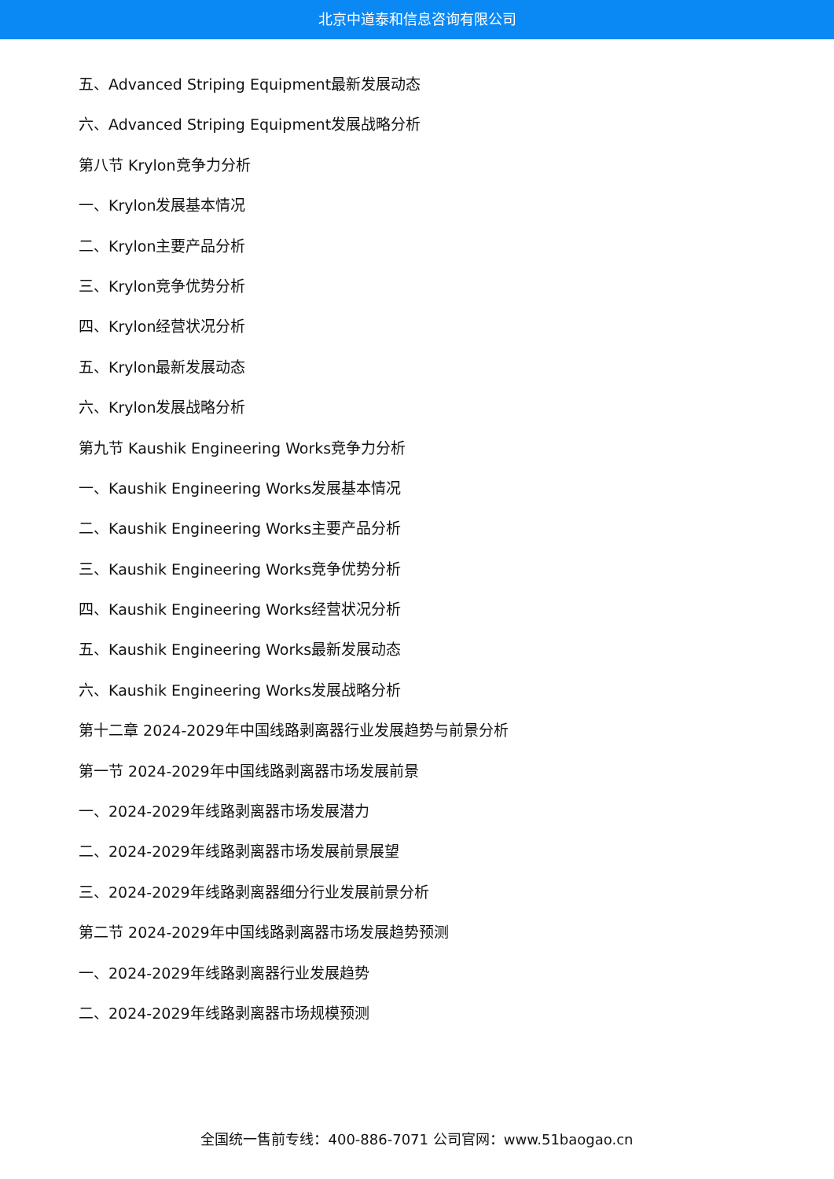北京中道泰和信息咨询有限公司
五、Advanced Striping Equipment最新发展动态
六、Advanced Striping Equipment发展战略分析
第八节 Krylon竞争力分析
一、Krylon发展基本情况
二、Krylon主要产品分析
三、Krylon竞争优势分析
四、Krylon经营状况分析
五、Krylon最新发展动态
六、Krylon发展战略分析
第九节 Kaushik Engineering Works竞争力分析
一、Kaushik Engineering Works发展基本情况
二、Kaushik Engineering Works主要产品分析
三、Kaushik Engineering Works竞争优势分析
四、Kaushik Engineering Works经营状况分析
五、Kaushik Engineering Works最新发展动态
六、Kaushik Engineering Works发展战略分析
第十二章 2024-2029年中国线路剥离器行业发展趋势与前景分析
第一节 2024-2029年中国线路剥离器市场发展前景
一、2024-2029年线路剥离器市场发展潜力
二、2024-2029年线路剥离器市场发展前景展望
三、2024-2029年线路剥离器细分行业发展前景分析
第二节 2024-2029年中国线路剥离器市场发展趋势预测
一、2024-2029年线路剥离器行业发展趋势
二、2024-2029年线路剥离器市场规模预测
全国统一售前专线：400-886-7071 公司官网：www.51baogao.cn